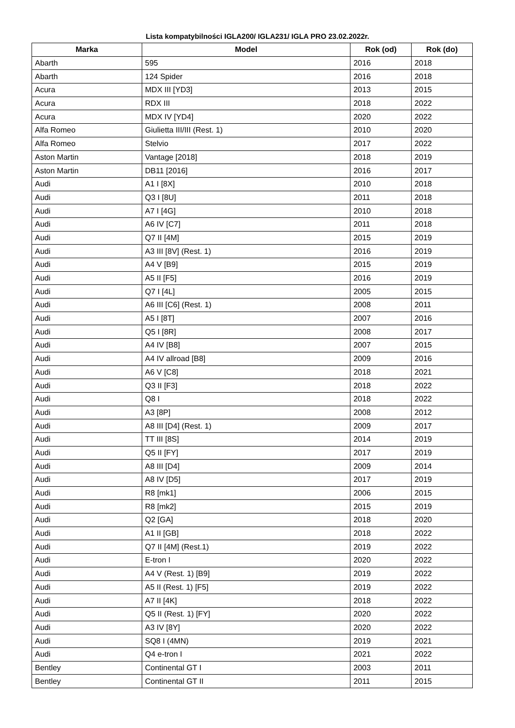Lista kompatybilności IGLA200/ IGLA231/ IGLA PRO 23.02.2022r.
| Marka | Model | Rok (od) | Rok (do) |
| --- | --- | --- | --- |
| Abarth | 595 | 2016 | 2018 |
| Abarth | 124 Spider | 2016 | 2018 |
| Acura | MDX III [YD3] | 2013 | 2015 |
| Acura | RDX III | 2018 | 2022 |
| Acura | MDX IV [YD4] | 2020 | 2022 |
| Alfa Romeo | Giulietta III/III (Rest. 1) | 2010 | 2020 |
| Alfa Romeo | Stelvio | 2017 | 2022 |
| Aston Martin | Vantage [2018] | 2018 | 2019 |
| Aston Martin | DB11 [2016] | 2016 | 2017 |
| Audi | A1 I [8X] | 2010 | 2018 |
| Audi | Q3 I [8U] | 2011 | 2018 |
| Audi | A7 I [4G] | 2010 | 2018 |
| Audi | A6 IV [C7] | 2011 | 2018 |
| Audi | Q7 II [4M] | 2015 | 2019 |
| Audi | A3 III [8V] (Rest. 1) | 2016 | 2019 |
| Audi | A4 V [B9] | 2015 | 2019 |
| Audi | A5 II [F5] | 2016 | 2019 |
| Audi | Q7 I [4L] | 2005 | 2015 |
| Audi | A6 III [C6] (Rest. 1) | 2008 | 2011 |
| Audi | A5 I [8T] | 2007 | 2016 |
| Audi | Q5 I [8R] | 2008 | 2017 |
| Audi | A4 IV [B8] | 2007 | 2015 |
| Audi | A4 IV allroad [B8] | 2009 | 2016 |
| Audi | A6 V [C8] | 2018 | 2021 |
| Audi | Q3 II [F3] | 2018 | 2022 |
| Audi | Q8 I | 2018 | 2022 |
| Audi | A3 [8P] | 2008 | 2012 |
| Audi | A8 III [D4] (Rest. 1) | 2009 | 2017 |
| Audi | TT III [8S] | 2014 | 2019 |
| Audi | Q5 II [FY] | 2017 | 2019 |
| Audi | A8 III [D4] | 2009 | 2014 |
| Audi | A8 IV [D5] | 2017 | 2019 |
| Audi | R8 [mk1] | 2006 | 2015 |
| Audi | R8 [mk2] | 2015 | 2019 |
| Audi | Q2 [GA] | 2018 | 2020 |
| Audi | A1 II [GB] | 2018 | 2022 |
| Audi | Q7 II [4M] (Rest.1) | 2019 | 2022 |
| Audi | E-tron I | 2020 | 2022 |
| Audi | A4 V (Rest. 1) [B9] | 2019 | 2022 |
| Audi | A5 II (Rest. 1) [F5] | 2019 | 2022 |
| Audi | A7 II [4K] | 2018 | 2022 |
| Audi | Q5 II (Rest. 1) [FY] | 2020 | 2022 |
| Audi | A3 IV [8Y] | 2020 | 2022 |
| Audi | SQ8 I (4MN) | 2019 | 2021 |
| Audi | Q4 e-tron I | 2021 | 2022 |
| Bentley | Continental GT I | 2003 | 2011 |
| Bentley | Continental GT II | 2011 | 2015 |